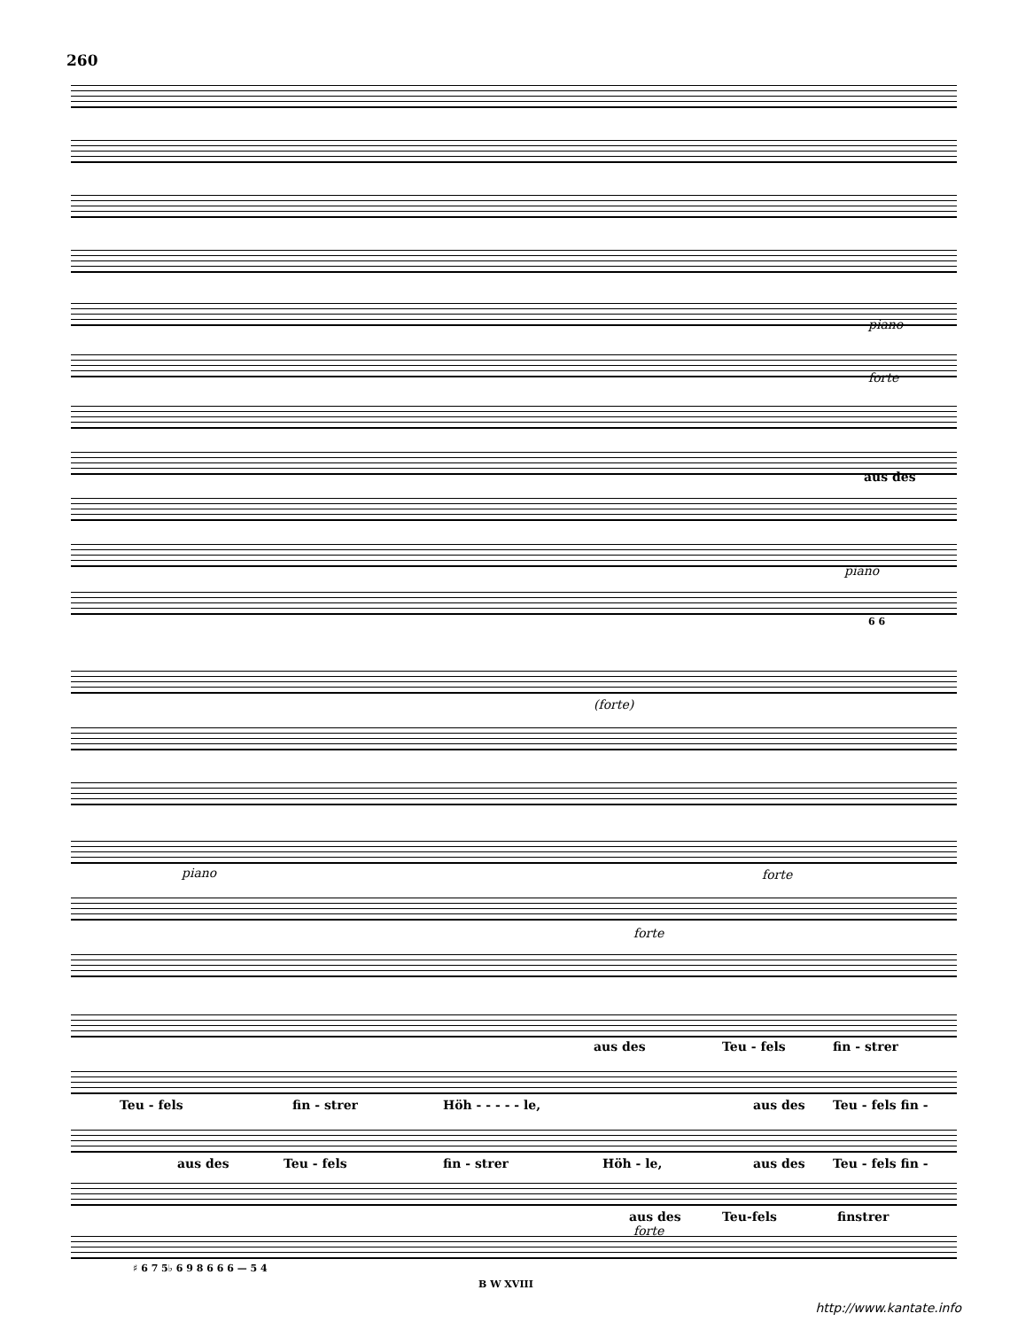260
piano
forte
aus des
piano
6 6
(forte)
piano forte
forte
aus des Teu - fels fin - strer
Teu - fels fin - strer Höh - - - - - le, aus des Teu - fels fin -
aus des Teu - fels fin - strer Höh - le, aus des Teu - fels fin -
aus des Teu-fels finstrer
forte
♯ 6 7 5♭ 6 9 8 6 6 6 — 5 4
B W XVIII
http://www.kantate.info